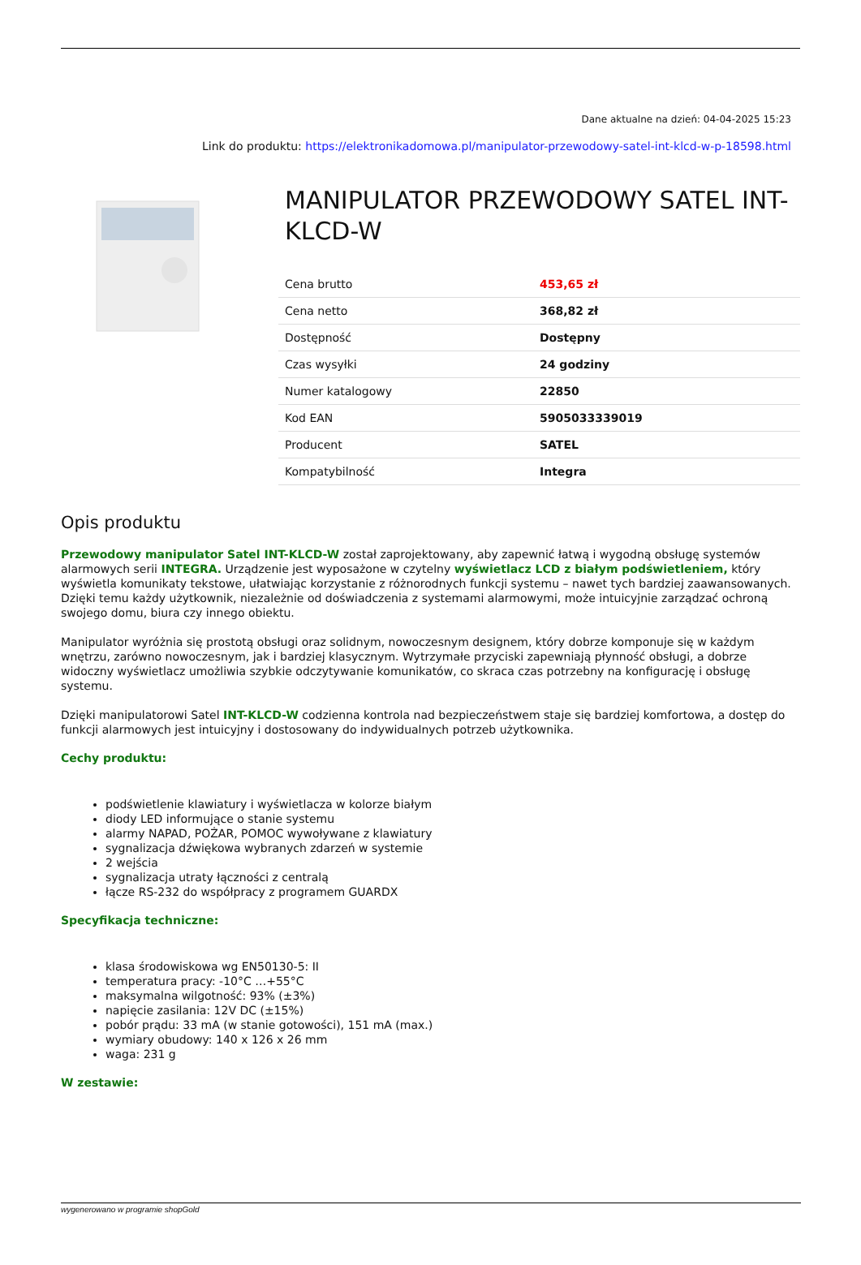Dane aktualne na dzień: 04-04-2025 15:23
Link do produktu: https://elektronikadomowa.pl/manipulator-przewodowy-satel-int-klcd-w-p-18598.html
MANIPULATOR PRZEWODOWY SATEL INT-KLCD-W
| Cena brutto | 453,65 zł |
| Cena netto | 368,82 zł |
| Dostępność | Dostępny |
| Czas wysyłki | 24 godziny |
| Numer katalogowy | 22850 |
| Kod EAN | 5905033339019 |
| Producent | SATEL |
| Kompatybilność | Integra |
Opis produktu
Przewodowy manipulator Satel INT-KLCD-W został zaprojektowany, aby zapewnić łatwą i wygodną obsługę systemów alarmowych serii INTEGRA. Urządzenie jest wyposażone w czytelny wyświetlacz LCD z białym podświetleniem, który wyświetla komunikaty tekstowe, ułatwiając korzystanie z różnorodnych funkcji systemu – nawet tych bardziej zaawansowanych. Dzięki temu każdy użytkownik, niezależnie od doświadczenia z systemami alarmowymi, może intuicyjnie zarządzać ochroną swojego domu, biura czy innego obiektu.
Manipulator wyróżnia się prostotą obsługi oraz solidnym, nowoczesnym designem, który dobrze komponuje się w każdym wnętrzu, zarówno nowoczesnym, jak i bardziej klasycznym. Wytrzymałe przyciski zapewniają płynność obsługi, a dobrze widoczny wyświetlacz umożliwia szybkie odczytywanie komunikatów, co skraca czas potrzebny na konfigurację i obsługę systemu.
Dzięki manipulatorowi Satel INT-KLCD-W codzienna kontrola nad bezpieczeństwem staje się bardziej komfortowa, a dostęp do funkcji alarmowych jest intuicyjny i dostosowany do indywidualnych potrzeb użytkownika.
Cechy produktu:
podświetlenie klawiatury i wyświetlacza w kolorze białym
diody LED informujące o stanie systemu
alarmy NAPAD, POŻAR, POMOC wywoływane z klawiatury
sygnalizacja dźwiękowa wybranych zdarzeń w systemie
2 wejścia
sygnalizacja utraty łączności z centralą
łącze RS-232 do współpracy z programem GUARDX
Specyfikacja techniczne:
klasa środowiskowa wg EN50130-5: II
temperatura pracy: -10°C …+55°C
maksymalna wilgotność: 93% (±3%)
napięcie zasilania: 12V DC (±15%)
pobór prądu: 33 mA (w stanie gotowości), 151 mA (max.)
wymiary obudowy: 140 x 126 x 26 mm
waga: 231 g
W zestawie:
wygenerowano w programie shopGold